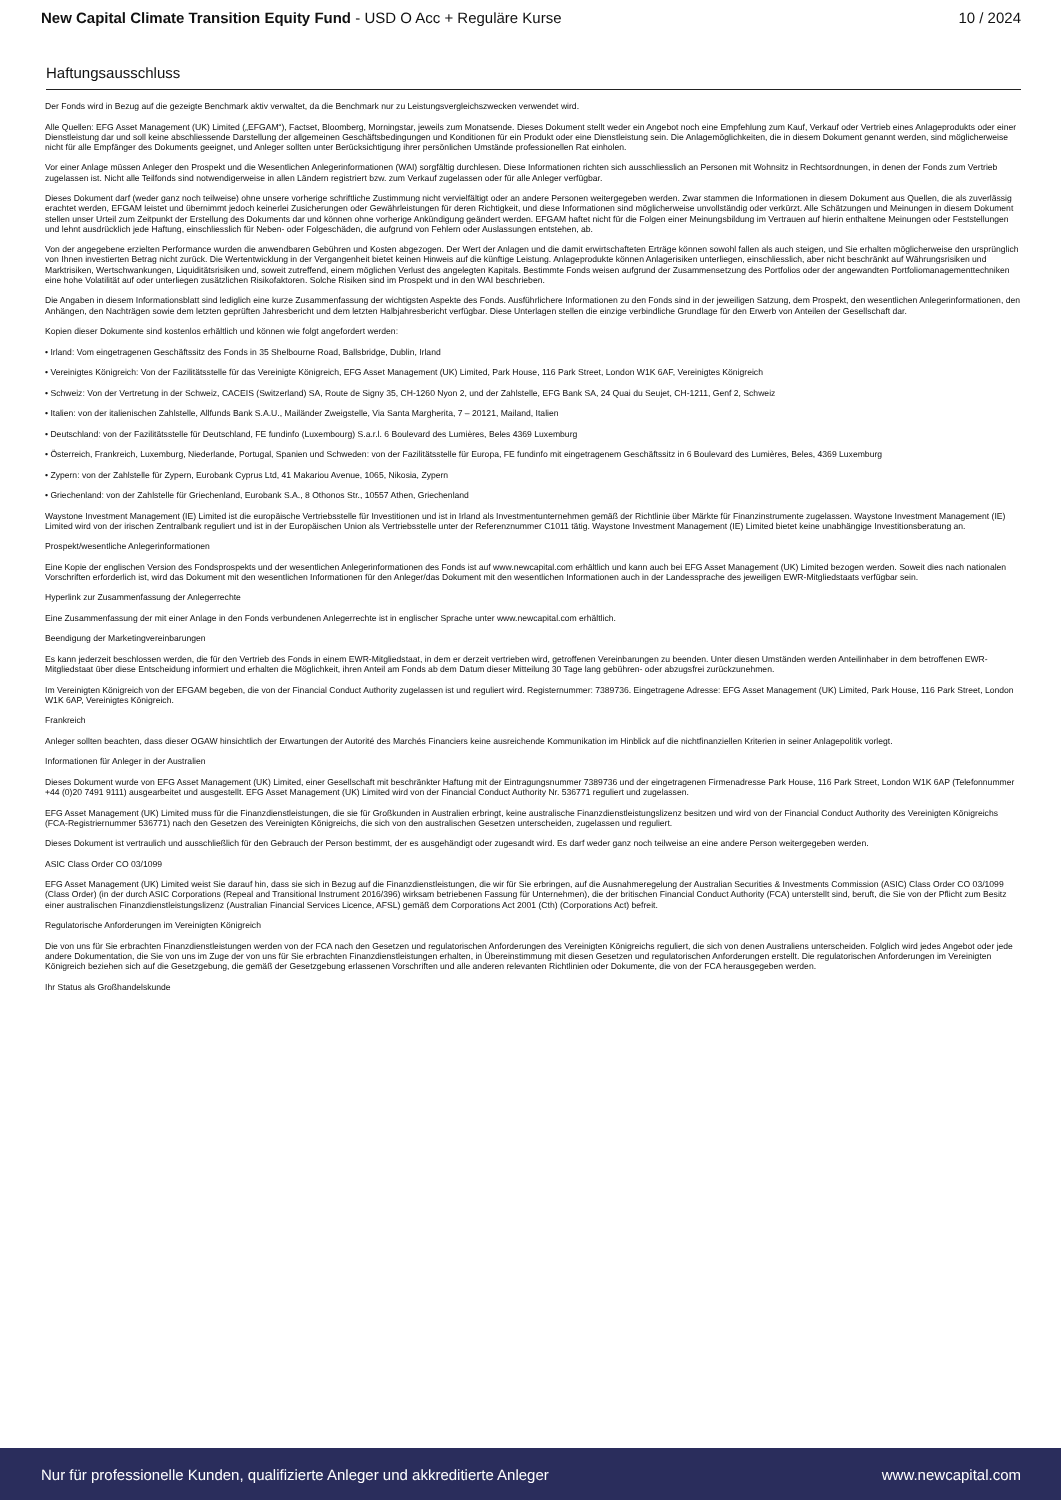New Capital Climate Transition Equity Fund - USD O Acc + Reguläre Kurse
10 / 2024
Haftungsausschluss
Der Fonds wird in Bezug auf die gezeigte Benchmark aktiv verwaltet, da die Benchmark nur zu Leistungsvergleichszwecken verwendet wird.
Alle Quellen: EFG Asset Management (UK) Limited („EFGAM“), Factset, Bloomberg, Morningstar, jeweils zum Monatsende. Dieses Dokument stellt weder ein Angebot noch eine Empfehlung zum Kauf, Verkauf oder Vertrieb eines Anlageprodukts oder einer Dienstleistung dar und soll keine abschliessende Darstellung der allgemeinen Geschäftsbedingungen und Konditionen für ein Produkt oder eine Dienstleistung sein. Die Anlagemöglichkeiten, die in diesem Dokument genannt werden, sind möglicherweise nicht für alle Empfänger des Dokuments geeignet, und Anleger sollten unter Berücksichtigung ihrer persönlichen Umstände professionellen Rat einholen.
Vor einer Anlage müssen Anleger den Prospekt und die Wesentlichen Anlegerinformationen (WAI) sorgfältig durchlesen. Diese Informationen richten sich ausschliesslich an Personen mit Wohnsitz in Rechtsordnungen, in denen der Fonds zum Vertrieb zugelassen ist. Nicht alle Teilfonds sind notwendigerweise in allen Ländern registriert bzw. zum Verkauf zugelassen oder für alle Anleger verfügbar.
Dieses Dokument darf (weder ganz noch teilweise) ohne unsere vorherige schriftliche Zustimmung nicht vervielfältigt oder an andere Personen weitergegeben werden. Zwar stammen die Informationen in diesem Dokument aus Quellen, die als zuverlässig erachtet werden, EFGAM leistet und übernimmt jedoch keinerlei Zusicherungen oder Gewährleistungen für deren Richtigkeit, und diese Informationen sind möglicherweise unvollständig oder verkürzt. Alle Schätzungen und Meinungen in diesem Dokument stellen unser Urteil zum Zeitpunkt der Erstellung des Dokuments dar und können ohne vorherige Ankündigung geändert werden. EFGAM haftet nicht für die Folgen einer Meinungsbildung im Vertrauen auf hierin enthaltene Meinungen oder Feststellungen und lehnt ausdrücklich jede Haftung, einschliesslich für Neben- oder Folgeschäden, die aufgrund von Fehlern oder Auslassungen entstehen, ab.
Von der angegebene erzielten Performance wurden die anwendbaren Gebühren und Kosten abgezogen. Der Wert der Anlagen und die damit erwirtschafteten Erträge können sowohl fallen als auch steigen, und Sie erhalten möglicherweise den ursprünglich von Ihnen investierten Betrag nicht zurück. Die Wertentwicklung in der Vergangenheit bietet keinen Hinweis auf die künftige Leistung. Anlageprodukte können Anlagerisiken unterliegen, einschliesslich, aber nicht beschränkt auf Währungsrisiken und Marktrisiken, Wertschwankungen, Liquiditätsrisiken und, soweit zutreffend, einem möglichen Verlust des angelegten Kapitals. Bestimmte Fonds weisen aufgrund der Zusammensetzung des Portfolios oder der angewandten Portfoliomanagementtechniken eine hohe Volatilität auf oder unterliegen zusätzlichen Risikofaktoren. Solche Risiken sind im Prospekt und in den WAI beschrieben.
Die Angaben in diesem Informationsblatt sind lediglich eine kurze Zusammenfassung der wichtigsten Aspekte des Fonds. Ausführlichere Informationen zu den Fonds sind in der jeweiligen Satzung, dem Prospekt, den wesentlichen Anlegerinformationen, den Anhängen, den Nachträgen sowie dem letzten geprüften Jahresbericht und dem letzten Halbjahresbericht verfügbar. Diese Unterlagen stellen die einzige verbindliche Grundlage für den Erwerb von Anteilen der Gesellschaft dar.
Kopien dieser Dokumente sind kostenlos erhältlich und können wie folgt angefordert werden:
• Irland: Vom eingetragenen Geschäftssitz des Fonds in 35 Shelbourne Road, Ballsbridge, Dublin, Irland
• Vereinigtes Königreich: Von der Fazilitätsstelle für das Vereinigte Königreich, EFG Asset Management (UK) Limited, Park House, 116 Park Street, London W1K 6AF, Vereinigtes Königreich
• Schweiz: Von der Vertretung in der Schweiz, CACEIS (Switzerland) SA, Route de Signy 35, CH-1260 Nyon 2, und der Zahlstelle, EFG Bank SA, 24 Quai du Seujet, CH-1211, Genf 2, Schweiz
• Italien: von der italienischen Zahlstelle, Allfunds Bank S.A.U., Mailänder Zweigstelle, Via Santa Margherita, 7 – 20121, Mailand, Italien
• Deutschland: von der Fazilitätsstelle für Deutschland, FE fundinfo (Luxembourg) S.a.r.l. 6 Boulevard des Lumières, Beles 4369 Luxemburg
• Österreich, Frankreich, Luxemburg, Niederlande, Portugal, Spanien und Schweden: von der Fazilitätsstelle für Europa, FE fundinfo mit eingetragenem Geschäftssitz in 6 Boulevard des Lumières, Beles, 4369 Luxemburg
• Zypern: von der Zahlstelle für Zypern, Eurobank Cyprus Ltd, 41 Makariou Avenue, 1065, Nikosia, Zypern
• Griechenland: von der Zahlstelle für Griechenland, Eurobank S.A., 8 Othonos Str., 10557 Athen, Griechenland
Waystone Investment Management (IE) Limited ist die europäische Vertriebsstelle für Investitionen und ist in Irland als Investmentunternehmen gemäß der Richtlinie über Märkte für Finanzinstrumente zugelassen. Waystone Investment Management (IE) Limited wird von der irischen Zentralbank reguliert und ist in der Europäischen Union als Vertriebsstelle unter der Referenznummer C1011 tätig. Waystone Investment Management (IE) Limited bietet keine unabhängige Investitionsberatung an.
Prospekt/wesentliche Anlegerinformationen
Eine Kopie der englischen Version des Fondsprospekts und der wesentlichen Anlegerinformationen des Fonds ist auf www.newcapital.com erhältlich und kann auch bei EFG Asset Management (UK) Limited bezogen werden. Soweit dies nach nationalen Vorschriften erforderlich ist, wird das Dokument mit den wesentlichen Informationen für den Anleger/das Dokument mit den wesentlichen Informationen auch in der Landessprache des jeweiligen EWR-Mitgliedstaats verfügbar sein.
Hyperlink zur Zusammenfassung der Anlegerrechte
Eine Zusammenfassung der mit einer Anlage in den Fonds verbundenen Anlegerrechte ist in englischer Sprache unter www.newcapital.com erhältlich.
Beendigung der Marketingvereinbarungen
Es kann jederzeit beschlossen werden, die für den Vertrieb des Fonds in einem EWR-Mitgliedstaat, in dem er derzeit vertrieben wird, getroffenen Vereinbarungen zu beenden. Unter diesen Umständen werden Anteilinhaber in dem betroffenen EWR-Mitgliedstaat über diese Entscheidung informiert und erhalten die Möglichkeit, ihren Anteil am Fonds ab dem Datum dieser Mitteilung 30 Tage lang gebühren- oder abzugsfrei zurückzunehmen.
Im Vereinigten Königreich von der EFGAM begeben, die von der Financial Conduct Authority zugelassen ist und reguliert wird. Registernummer: 7389736. Eingetragene Adresse: EFG Asset Management (UK) Limited, Park House, 116 Park Street, London W1K 6AP, Vereinigtes Königreich.
Frankreich
Anleger sollten beachten, dass dieser OGAW hinsichtlich der Erwartungen der Autorité des Marchés Financiers keine ausreichende Kommunikation im Hinblick auf die nichtfinanziellen Kriterien in seiner Anlagepolitik vorlegt.
Informationen für Anleger in der Australien
Dieses Dokument wurde von EFG Asset Management (UK) Limited, einer Gesellschaft mit beschränkter Haftung mit der Eintragungsnummer 7389736 und der eingetragenen Firmenadresse Park House, 116 Park Street, London W1K 6AP (Telefonnummer +44 (0)20 7491 9111) ausgearbeitet und ausgestellt. EFG Asset Management (UK) Limited wird von der Financial Conduct Authority Nr. 536771 reguliert und zugelassen.
EFG Asset Management (UK) Limited muss für die Finanzdienstleistungen, die sie für Großkunden in Australien erbringt, keine australische Finanzdienstleistungslizenz besitzen und wird von der Financial Conduct Authority des Vereinigten Königreichs (FCA-Registriernummer 536771) nach den Gesetzen des Vereinigten Königreichs, die sich von den australischen Gesetzen unterscheiden, zugelassen und reguliert.
Dieses Dokument ist vertraulich und ausschließlich für den Gebrauch der Person bestimmt, der es ausgehändigt oder zugesandt wird. Es darf weder ganz noch teilweise an eine andere Person weitergegeben werden.
ASIC Class Order CO 03/1099
EFG Asset Management (UK) Limited weist Sie darauf hin, dass sie sich in Bezug auf die Finanzdienstleistungen, die wir für Sie erbringen, auf die Ausnahmeregelung der Australian Securities & Investments Commission (ASIC) Class Order CO 03/1099 (Class Order) (in der durch ASIC Corporations (Repeal and Transitional Instrument 2016/396) wirksam betriebenen Fassung für Unternehmen), die der britischen Financial Conduct Authority (FCA) unterstellt sind, beruft, die Sie von der Pflicht zum Besitz einer australischen Finanzdienstleistungslizenz (Australian Financial Services Licence, AFSL) gemäß dem Corporations Act 2001 (Cth) (Corporations Act) befreit.
Regulatorische Anforderungen im Vereinigten Königreich
Die von uns für Sie erbrachten Finanzdienstleistungen werden von der FCA nach den Gesetzen und regulatorischen Anforderungen des Vereinigten Königreichs reguliert, die sich von denen Australiens unterscheiden. Folglich wird jedes Angebot oder jede andere Dokumentation, die Sie von uns im Zuge der von uns für Sie erbrachten Finanzdienstleistungen erhalten, in Übereinstimmung mit diesen Gesetzen und regulatorischen Anforderungen erstellt. Die regulatorischen Anforderungen im Vereinigten Königreich beziehen sich auf die Gesetzgebung, die gemäß der Gesetzgebung erlassenen Vorschriften und alle anderen relevanten Richtlinien oder Dokumente, die von der FCA herausgegeben werden.
Ihr Status als Großhandelskunde
Nur für professionelle Kunden, qualifizierte Anleger und akkreditierte Anleger
www.newcapital.com